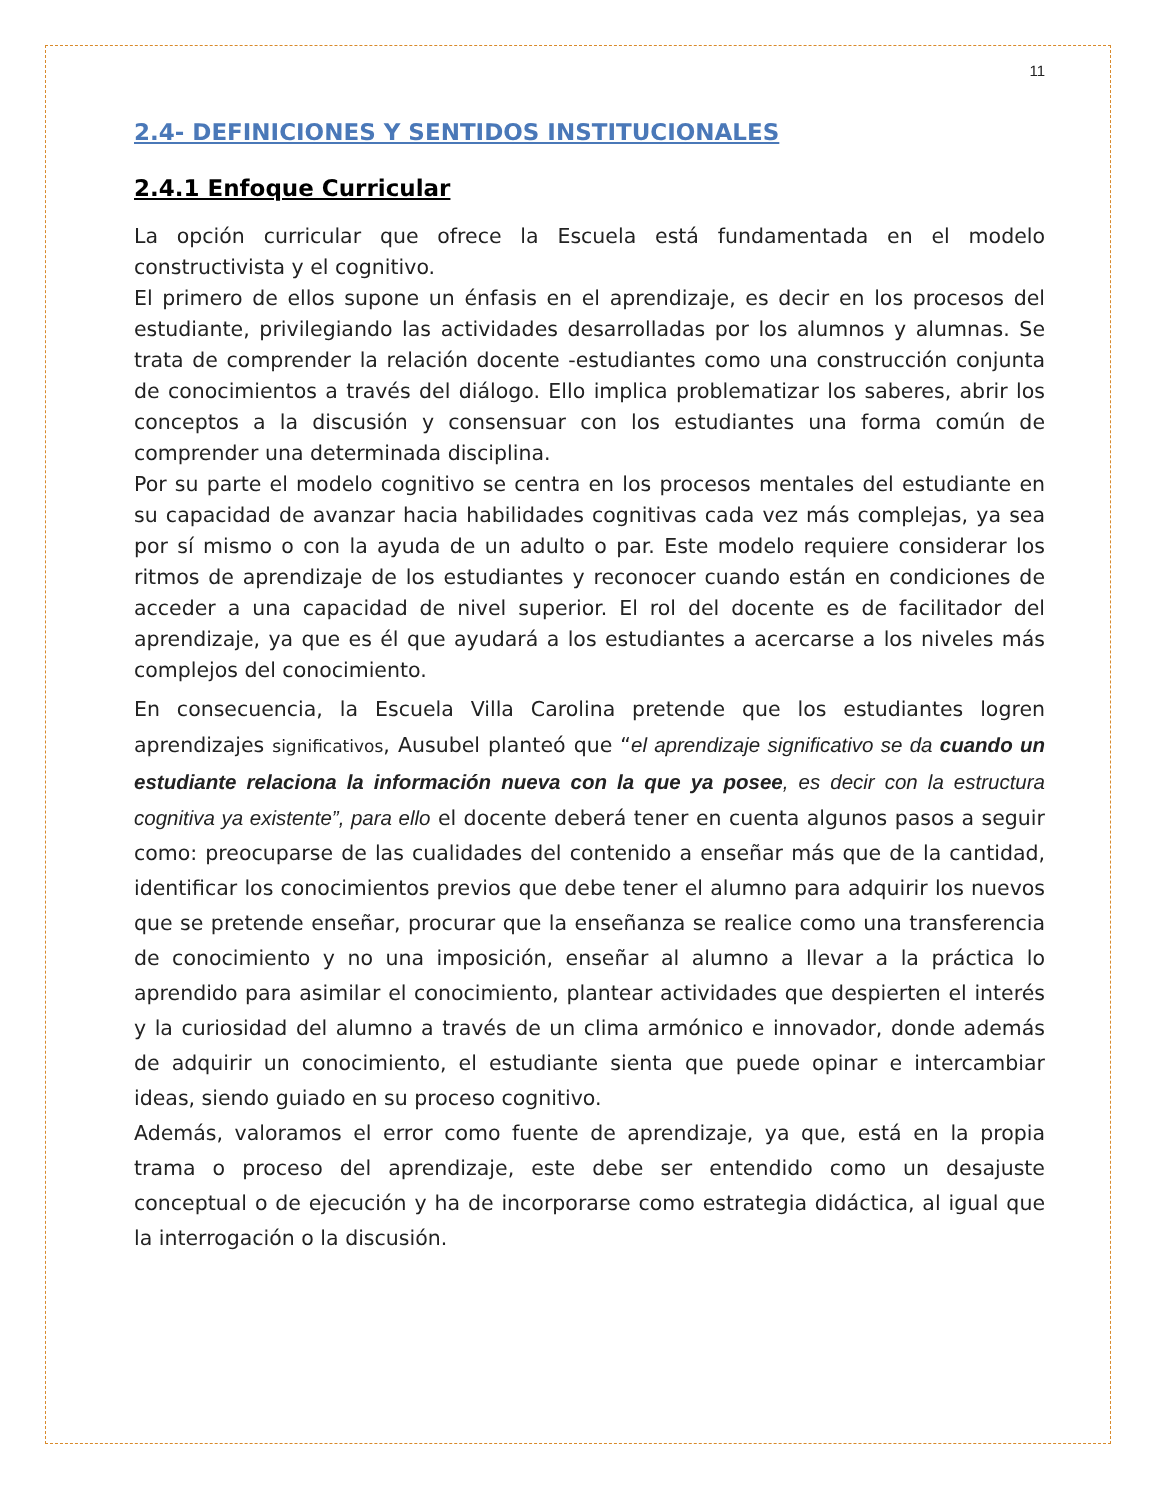11
2.4- DEFINICIONES Y SENTIDOS INSTITUCIONALES
2.4.1 Enfoque Curricular
La opción curricular que ofrece la Escuela está fundamentada en el modelo constructivista y el cognitivo.
El primero de ellos supone un énfasis en el aprendizaje, es decir en los procesos del estudiante, privilegiando las actividades desarrolladas por los alumnos y alumnas. Se trata de comprender la relación docente -estudiantes como una construcción conjunta de conocimientos a través del diálogo. Ello implica problematizar los saberes, abrir los conceptos a la discusión y consensuar con los estudiantes una forma común de comprender una determinada disciplina.
Por su parte el modelo cognitivo se centra en los procesos mentales del estudiante en su capacidad de avanzar hacia habilidades cognitivas cada vez más complejas, ya sea por sí mismo o con la ayuda de un adulto o par. Este modelo requiere considerar los ritmos de aprendizaje de los estudiantes y reconocer cuando están en condiciones de acceder a una capacidad de nivel superior. El rol del docente es de facilitador del aprendizaje, ya que es él que ayudará a los estudiantes a acercarse a los niveles más complejos del conocimiento.
En consecuencia, la Escuela Villa Carolina pretende que los estudiantes logren aprendizajes significativos, Ausubel planteó que “el aprendizaje significativo se da cuando un estudiante relaciona la información nueva con la que ya posee, es decir con la estructura cognitiva ya existente”, para ello el docente deberá tener en cuenta algunos pasos a seguir como: preocuparse de las cualidades del contenido a enseñar más que de la cantidad, identificar los conocimientos previos que debe tener el alumno para adquirir los nuevos que se pretende enseñar, procurar que la enseñanza se realice como una transferencia de conocimiento y no una imposición, enseñar al alumno a llevar a la práctica lo aprendido para asimilar el conocimiento, plantear actividades que despierten el interés y la curiosidad del alumno a través de un clima armónico e innovador, donde además de adquirir un conocimiento, el estudiante sienta que puede opinar e intercambiar ideas, siendo guiado en su proceso cognitivo.
Además, valoramos el error como fuente de aprendizaje, ya que, está en la propia trama o proceso del aprendizaje, este debe ser entendido como un desajuste conceptual o de ejecución y ha de incorporarse como estrategia didáctica, al igual que la interrogación o la discusión.